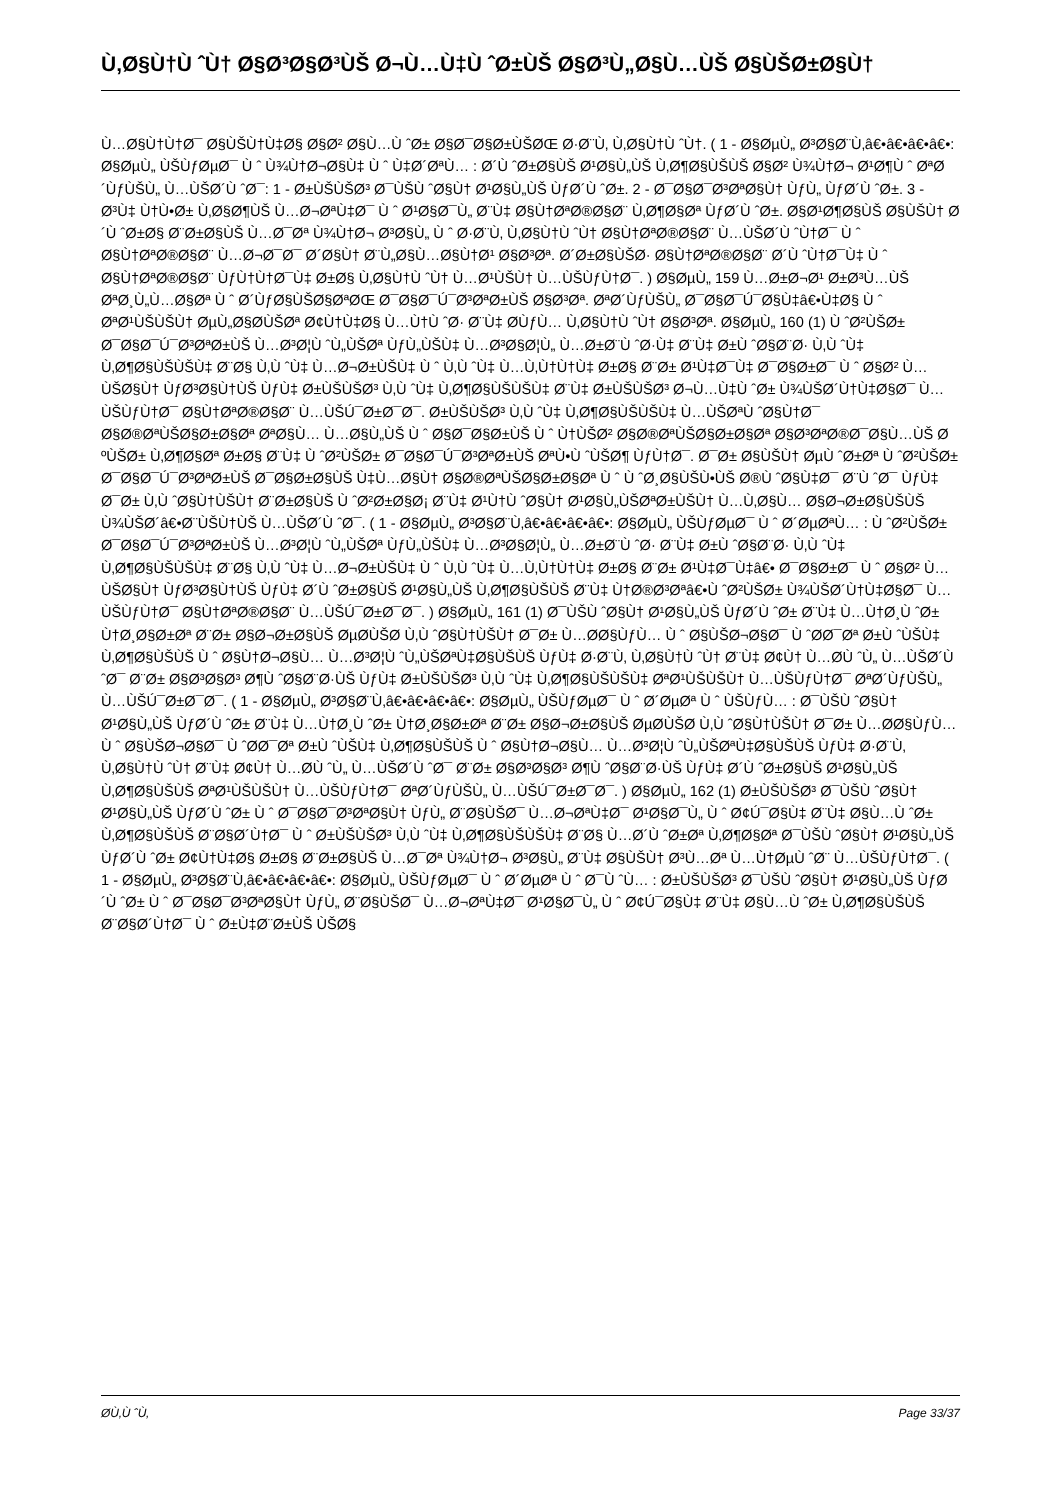Ù‚Ø§Ù†Ù ˆÙ† Ø§Ø³Ø§Ø³ÙŠ Ø¬Ù…Ù‡Ù ˆØ±ÙŠ Ø§Ø³Ù„Ø§Ù…ÙŠ Ø§ÙŠØ±Ø§Ù†
Ù…Ø§Ù†Ù†Ø¯ Ø§ÙŠÙ†Ù‡Ø§ Ø§Ø² Ø§Ù…Ù ˆØ± Ø§Ø¯Ø§Ø±ÙŠØŒ Ø·Ø¨Ù‚ Ù‚Ø§Ù†Ù ˆÙ†. ( 1 - Ø§ØµÙ„ Ø³Ø§Ø¨Ù‚â€•â€•â€•â€•: Ø§ØµÙ„ ÙŠÙƒØµØ¯ Ù ˆ Ù¾Ù†Ø¬Ø§Ù‡ Ù ˆ Ù‡Ø´ØªÙ… : Ø´Ù ˆØ±Ø§ÙŠ Ø¹Ø§Ù„ÙŠ Ù‚Ø¶Ø§ÙŠÙŠ Ø§Ø² Ù¾Ù†Ø¬ Ø¹Ø¶Ù ˆ ØªØ´ÙƒÙŠÙ„ Ù…ÙŠØ´Ù ˆØ¯: 1 - Ø±ÙŠÙŠØ³ Ø¯ÙŠÙ ˆØ§Ù† Ø¹Ø§Ù„ÙŠ ÙƒØ´Ù ˆØ±. 2 - Ø¯Ø§Ø¯Ø³ØªØ§Ù† ÙƒÙ„ ÙƒØ´Ù ˆØ±. 3 - Ø³Ù‡ Ù†Ù•Ø± Ù‚Ø§Ø¶ÙŠ Ù…Ø¬ØªÙ‡Ø¯ Ù ˆ Ø¹Ø§Ø¯Ù„ Ø¨Ù‡ Ø§Ù†ØªØ®Ø§Ø¨ Ù‚Ø¶Ø§Øª ÙƒØ´Ù ˆØ±. Ø§Ø¹Ø¶Ø§ÙŠ Ø§ÙŠÙ† Ø´Ù ˆØ±Ø§ Ø¨Ø±Ø§ÙŠ Ù…Ø¯Øª Ù¾Ù†Ø¬ Ø³Ø§Ù„ Ù ˆ Ø·Ø¨Ù‚ Ù‚Ø§Ù†Ù ˆÙ† Ø§Ù†ØªØ®Ø§Ø¨ Ù…ÙŠØ´Ù ˆÙ†Ø¯ Ù ˆ Ø§Ù†ØªØ®Ø§Ø¨ Ù…Ø¬Ø¯Ø¯ Ø´Ø§Ù† Ø¨Ù„Ø§Ù…Ø§Ù†Ø¹ Ø§Ø³Øª. Ø´Ø±Ø§ÙŠØ· Ø§Ù†ØªØ®Ø§Ø¨ Ø´Ù ˆÙ†Ø¯Ù‡ Ù ˆ Ø§Ù†ØªØ®Ø§Ø¨ ÙƒÙ†Ù†Ø¯Ù‡ Ø±Ø§ Ù‚Ø§Ù†Ù ˆÙ† Ù…Ø¹ÙŠÙ† Ù…ÙŠÙƒÙ†Ø¯. ) Ø§ØµÙ„ 159 Ù…Ø±Ø¬Ø¹ Ø±Ø³Ù…ÙŠ ØªØ¸Ù„Ù…Ø§Øª Ù ˆ Ø´ÙƒØ§ÙŠØ§ØªØŒ Ø¯Ø§Ø¯Ú¯Ø³ØªØ±ÙŠ Ø§Ø³Øª. ØªØ´ÙƒÙŠÙ„ Ø¯Ø§Ø¯Ú¯Ø§Ù‡â€•Ù‡Ø§ Ù ˆ ØªØ¹ÙŠÙŠÙ† ØµÙ„Ø§Ø­ÙŠØª Ø¢Ù†Ù‡Ø§ Ù…Ù†Ù ˆØ· Ø¨Ù‡ Ø­ÙƒÙ… Ù‚Ø§Ù†Ù ˆÙ† Ø§Ø³Øª. Ø§ØµÙ„ 160 (1) Ù ˆØ²ÙŠØ± Ø¯Ø§Ø¯Ú¯Ø³ØªØ±ÙŠ Ù…Ø³Ø¦Ù ˆÙ„ÙŠØª ÙƒÙ„ÙŠÙ‡ Ù…Ø³Ø§Ø¦Ù„ Ù…Ø±Ø¨Ù ˆØ·Ù‡ Ø¨Ù‡ Ø±Ù ˆØ§Ø¨Ø· Ù‚Ù ˆÙ‡ Ù‚Ø¶Ø§ÙŠÙŠÙ‡ Ø¨Ø§ Ù‚Ù ˆÙ‡ Ù…Ø¬Ø±ÙŠÙ‡ Ù ˆ Ù‚Ù ˆÙ‡ Ù…Ù‚Ù†Ù†Ù‡ Ø±Ø§ Ø¨Ø± Ø¹Ù‡Ø¯Ù‡ Ø¯Ø§Ø±Ø¯ Ù ˆ Ø§Ø² Ù…ÙŠØ§Ù† ÙƒØ³Ø§Ù†ÙŠ ÙƒÙ‡ Ø±ÙŠÙŠØ³ Ù‚Ù ˆÙ‡ Ù‚Ø¶Ø§ÙŠÙŠÙ‡ Ø¨Ù‡ Ø±ÙŠÙŠØ³ Ø¬Ù…Ù‡Ù ˆØ± Ù¾ÙŠØ´Ù†Ù‡Ø§Ø¯ Ù…ÙŠÙƒÙ†Ø¯ Ø§Ù†ØªØ®Ø§Ø¨ Ù…ÙŠÚ¯Ø±Ø¯Ø¯. Ø±ÙŠÙŠØ³ Ù‚Ù ˆÙ‡ Ù‚Ø¶Ø§ÙŠÙŠÙ‡ Ù…ÙŠØªÙ ˆØ§Ù†Ø¯ Ø§Ø®ØªÙŠØ§Ø±Ø§Øª ØªØ§Ù… Ù…Ø§Ù„ÙŠ Ù ˆ Ø§Ø¯Ø§Ø±ÙŠ Ù ˆ Ù†ÙŠØ² Ø§Ø®ØªÙŠØ§Ø±Ø§Øª Ø§Ø³ØªØ®Ø¯Ø§Ù…ÙŠ Ø ºÙŠØ± Ù‚Ø¶Ø§Øª Ø±Ø§ Ø¨Ù‡ Ù ˆØ²ÙŠØ± Ø¯Ø§Ø¯Ú¯Ø³ØªØ±ÙŠ ØªÙ•Ù ˆÙŠØ¶ ÙƒÙ†Ø¯. Ø¯Ø± Ø§ÙŠÙ† ØµÙ ˆØ±Øª Ù ˆØ²ÙŠØ± Ø¯Ø§Ø¯Ú¯Ø³ØªØ±ÙŠ Ø¯Ø§Ø±Ø§ÙŠ Ù‡Ù…Ø§Ù† Ø§Ø®ØªÙŠØ§Ø±Ø§Øª Ù ˆ Ù ˆØ¸Ø§ÙŠÙ•ÙŠ Ø®Ù ˆØ§Ù‡Ø¯ Ø¨Ù ˆØ¯ ÙƒÙ‡ Ø¯Ø± Ù‚Ù ˆØ§Ù†ÙŠÙ† Ø¨Ø±Ø§ÙŠ Ù ˆØ²Ø±Ø§Ø¡ Ø¨Ù‡ Ø¹Ù†Ù ˆØ§Ù† Ø¹Ø§Ù„ÙŠØªØ±ÙŠÙ† Ù…Ù‚Ø§Ù… Ø§Ø¬Ø±Ø§ÙŠÙŠ Ù¾ÙŠØ´â€•Ø¨ÙŠÙ†ÙŠ Ù…ÙŠØ´Ù ˆØ¯. ( 1 - Ø§ØµÙ„ Ø³Ø§Ø¨Ù‚â€•â€•â€•â€•: Ø§ØµÙ„ ÙŠÙƒØµØ¯ Ù ˆ Ø´ØµØªÙ… : Ù ˆØ²ÙŠØ± Ø¯Ø§Ø¯Ú¯Ø³ØªØ±ÙŠ Ù…Ø³Ø¦Ù ˆÙ„ÙŠØª ÙƒÙ„ÙŠÙ‡ Ù…Ø³Ø§Ø¦Ù„ Ù…Ø±Ø¨Ù ˆØ· Ø¨Ù‡ Ø±Ù ˆØ§Ø¨Ø· Ù‚Ù ˆÙ‡ Ù‚Ø¶Ø§ÙŠÙŠÙ‡ Ø¨Ø§ Ù‚Ù ˆÙ‡ Ù…Ø¬Ø±ÙŠÙ‡ Ù ˆ Ù‚Ù ˆÙ‡ Ù…Ù‚Ù†Ù†Ù‡ Ø±Ø§ Ø¨Ø± Ø¹Ù‡Ø¯Ù‡â€• Ø¯Ø§Ø±Ø¯ Ù ˆ Ø§Ø² Ù…ÙŠØ§Ù† ÙƒØ³Ø§Ù†ÙŠ ÙƒÙ‡ Ø´Ù ˆØ±Ø§ÙŠ Ø¹Ø§Ù„ÙŠ Ù‚Ø¶Ø§ÙŠÙŠ Ø¨Ù‡ Ù†Ø®Ø³Øªâ€•Ù ˆØ²ÙŠØ± Ù¾ÙŠØ´Ù†Ù‡Ø§Ø¯ Ù…ÙŠÙƒÙ†Ø¯ Ø§Ù†ØªØ®Ø§Ø¨ Ù…ÙŠÚ¯Ø±Ø¯Ø¯. ) Ø§ØµÙ„ 161 (1) Ø¯ÙŠÙ ˆØ§Ù† Ø¹Ø§Ù„ÙŠ ÙƒØ´Ù ˆØ± Ø¨Ù‡ Ù…Ù†Ø¸Ù ˆØ± Ù†Ø¸Ø§Ø±Øª Ø¨Ø± Ø§Ø¬Ø±Ø§ÙŠ ØµØ­ÙŠØ­ Ù‚Ù ˆØ§Ù†ÙŠÙ† Ø¯Ø± Ù…Ø­Ø§ÙƒÙ… Ù ˆ Ø§ÙŠØ¬Ø§Ø¯ Ù ˆØ­Ø¯Øª Ø±Ù ˆÙŠÙ‡ Ù‚Ø¶Ø§ÙŠÙŠ Ù ˆ Ø§Ù†Ø¬Ø§Ù… Ù…Ø³Ø¦Ù ˆÙ„ÙŠØªÙ‡Ø§ÙŠÙŠ ÙƒÙ‡ Ø·Ø¨Ù‚ Ù‚Ø§Ù†Ù ˆÙ† Ø¨Ù‡ Ø¢Ù† Ù…Ø­Ù ˆÙ„ Ù…ÙŠØ´Ù ˆØ¯ Ø¨Ø± Ø§Ø³Ø§Ø³ Ø¶Ù ˆØ§Ø¨Ø·ÙŠ ÙƒÙ‡ Ø±ÙŠÙŠØ³ Ù‚Ù ˆÙ‡ Ù‚Ø¶Ø§ÙŠÙŠÙ‡ ØªØ¹ÙŠÙŠÙ† Ù…ÙŠÙƒÙ†Ø¯ ØªØ´ÙƒÙŠÙ„ Ù…ÙŠÚ¯Ø±Ø¯Ø¯. ( 1 - Ø§ØµÙ„ Ø³Ø§Ø¨Ù‚â€•â€•â€•â€•: Ø§ØµÙ„ ÙŠÙƒØµØ¯ Ù ˆ Ø´ØµØª Ù ˆ ÙŠÙƒÙ… : Ø¯ÙŠÙ ˆØ§Ù† Ø¹Ø§Ù„ÙŠ ÙƒØ´Ù ˆØ± Ø¨Ù‡ Ù…Ù†Ø¸Ù ˆØ± Ù†Ø¸Ø§Ø±Øª Ø¨Ø± Ø§Ø¬Ø±Ø§ÙŠ ØµØ­ÙŠØ­ Ù‚Ù ˆØ§Ù†ÙŠÙ† Ø¯Ø± Ù…Ø­Ø§ÙƒÙ… Ù ˆ Ø§ÙŠØ¬Ø§Ø¯ Ù ˆØ­Ø¯Øª Ø±Ù ˆÙŠÙ‡ Ù‚Ø¶Ø§ÙŠÙŠ Ù ˆ Ø§Ù†Ø¬Ø§Ù… Ù…Ø³Ø¦Ù ˆÙ„ÙŠØªÙ‡Ø§ÙŠÙŠ ÙƒÙ‡ Ø·Ø¨Ù‚ Ù‚Ø§Ù†Ù ˆÙ† Ø¨Ù‡ Ø¢Ù† Ù…Ø­Ù ˆÙ„ Ù…ÙŠØ´Ù ˆØ¯ Ø¨Ø± Ø§Ø³Ø§Ø³ Ø¶Ù ˆØ§Ø¨Ø·ÙŠ ÙƒÙ‡ Ø´Ù ˆØ±Ø§ÙŠ Ø¹Ø§Ù„ÙŠ Ù‚Ø¶Ø§ÙŠÙŠ ØªØ¹ÙŠÙŠÙ† Ù…ÙŠÙƒÙ†Ø¯ ØªØ´ÙƒÙŠÙ„ Ù…ÙŠÚ¯Ø±Ø¯Ø¯. ) Ø§ØµÙ„ 162 (1) Ø±ÙŠÙŠØ³ Ø¯ÙŠÙ ˆØ§Ù† Ø¹Ø§Ù„ÙŠ ÙƒØ´Ù ˆØ± Ù ˆ Ø¯Ø§Ø¯Ø³ØªØ§Ù† ÙƒÙ„ Ø¨Ø§ÙŠØ¯ Ù…Ø¬ØªÙ‡Ø¯ Ø¹Ø§Ø¯Ù„ Ù ˆ Ø¢Ú¯Ø§Ù‡ Ø¨Ù‡ Ø§Ù…Ù ˆØ± Ù‚Ø¶Ø§ÙŠÙŠ Ø¨Ø§Ø´Ù†Ø¯ Ù ˆ Ø±ÙŠÙŠØ³ Ù‚Ù ˆÙ‡ Ù‚Ø¶Ø§ÙŠÙŠÙ‡ Ø¨Ø§ Ù…Ø´Ù ˆØ±Øª Ù‚Ø¶Ø§Øª Ø¯ÙŠÙ ˆØ§Ù† Ø¹Ø§Ù„ÙŠ ÙƒØ´Ù ˆØ± Ø¢Ù†Ù‡Ø§ Ø±Ø§ Ø¨Ø±Ø§ÙŠ Ù…Ø¯Øª Ù¾Ù†Ø¬ Ø³Ø§Ù„ Ø¨Ù‡ Ø§ÙŠÙ† Ø³Ù…Øª Ù…Ù†ØµÙ ˆØ¨ Ù…ÙŠÙƒÙ†Ø¯. ( 1 - Ø§ØµÙ„ Ø³Ø§Ø¨Ù‚â€•â€•â€•â€•: Ø§ØµÙ„ ÙŠÙƒØµØ¯ Ù ˆ Ø´ØµØª Ù ˆ Ø¯Ù ˆÙ… : Ø±ÙŠÙŠØ³ Ø¯ÙŠÙ ˆØ§Ù† Ø¹Ø§Ù„ÙŠ ÙƒØ´Ù ˆØ± Ù ˆ Ø¯Ø§Ø¯Ø³ØªØ§Ù† ÙƒÙ„ Ø¨Ø§ÙŠØ¯ Ù…Ø¬ØªÙ‡Ø¯ Ø¹Ø§Ø¯Ù„ Ù ˆ Ø¢Ú¯Ø§Ù‡ Ø¨Ù‡ Ø§Ù…Ù ˆØ± Ù‚Ø¶Ø§ÙŠÙŠ Ø¨Ø§Ø´Ù†Ø¯ Ù ˆ Ø±Ù‡Ø¨Ø±ÙŠ ÙŠØ§
Ø­Ù‚Ù ˆÙ‚ Page 33/37